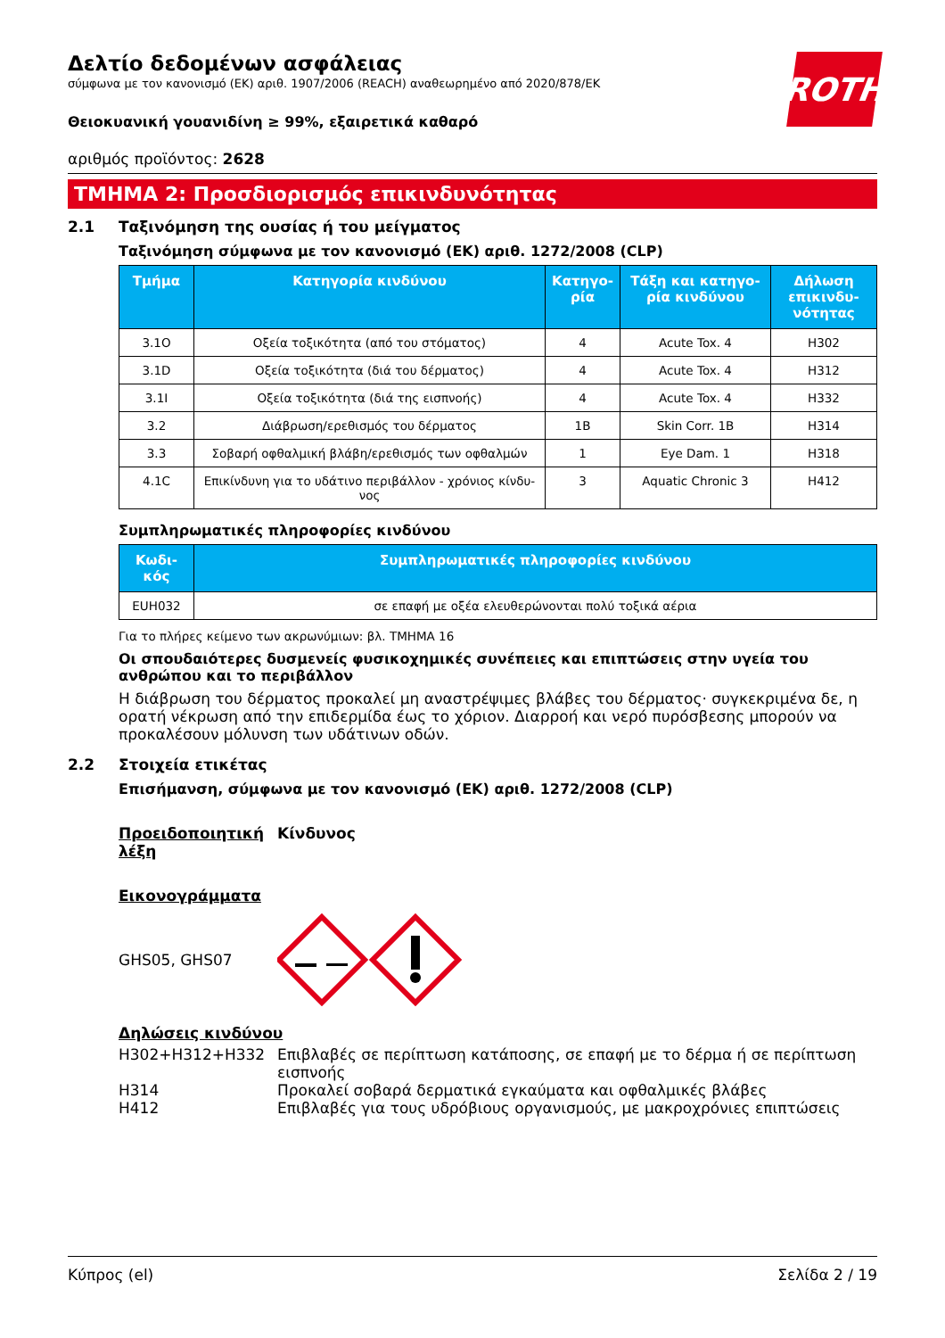ROTH
Δελτίο δεδομένων ασφάλειας
σύμφωνα με τον κανονισμό (ΕΚ) αριθ. 1907/2006 (REACH) αναθεωρημένο από 2020/878/ΕΚ
Θειοκυανική γουανιδίνη ≥ 99%, εξαιρετικά καθαρό
αριθμός προϊόντος: 2628
ΤΜΗΜΑ 2: Προσδιορισμός επικινδυνότητας
2.1 Ταξινόμηση της ουσίας ή του μείγματος
Ταξινόμηση σύμφωνα με τον κανονισμό (ΕΚ) αριθ. 1272/2008 (CLP)
| Τμήμα | Κατηγορία κινδύνου | Κατηγο-ρία | Τάξη και κατηγο-ρία κινδύνου | Δήλωση επικινδυ-νότητας |
| --- | --- | --- | --- | --- |
| 3.1O | Οξεία τοξικότητα (από του στόματος) | 4 | Acute Tox. 4 | H302 |
| 3.1D | Οξεία τοξικότητα (διά του δέρματος) | 4 | Acute Tox. 4 | H312 |
| 3.1I | Οξεία τοξικότητα (διά της εισπνοής) | 4 | Acute Tox. 4 | H332 |
| 3.2 | Διάβρωση/ερεθισμός του δέρματος | 1B | Skin Corr. 1B | H314 |
| 3.3 | Σοβαρή οφθαλμική βλάβη/ερεθισμός των οφθαλμών | 1 | Eye Dam. 1 | H318 |
| 4.1C | Επικίνδυνη για το υδάτινο περιβάλλον - χρόνιος κίνδυ-νος | 3 | Aquatic Chronic 3 | H412 |
Συμπληρωματικές πληροφορίες κινδύνου
| Κωδι-κός | Συμπληρωματικές πληροφορίες κινδύνου |
| --- | --- |
| EUH032 | σε επαφή με οξέα ελευθερώνονται πολύ τοξικά αέρια |
Για το πλήρες κείμενο των ακρωνύμιων: βλ. ΤΜΗΜΑ 16
Οι σπουδαιότερες δυσμενείς φυσικοχημικές συνέπειες και επιπτώσεις στην υγεία του ανθρώπου και το περιβάλλον
Η διάβρωση του δέρματος προκαλεί μη αναστρέψιμες βλάβες του δέρματος· συγκεκριμένα δε, η ορατή νέκρωση από την επιδερμίδα έως το χόριον. Διαρροή και νερό πυρόσβεσης μπορούν να προκαλέσουν μόλυνση των υδάτινων οδών.
2.2 Στοιχεία ετικέτας
Επισήμανση, σύμφωνα με τον κανονισμό (ΕΚ) αριθ. 1272/2008 (CLP)
Προειδοποιητική λέξη
Κίνδυνος
Εικονογράμματα
GHS05, GHS07
Δηλώσεις κινδύνου
H302+H312+H332 Επιβλαβές σε περίπτωση κατάποσης, σε επαφή με το δέρμα ή σε περίπτωση εισπνοής
H314 Προκαλεί σοβαρά δερματικά εγκαύματα και οφθαλμικές βλάβες
H412 Επιβλαβές για τους υδρόβιους οργανισμούς, με μακροχρόνιες επιπτώσεις
Κύπρος (el) Σελίδα 2 / 19